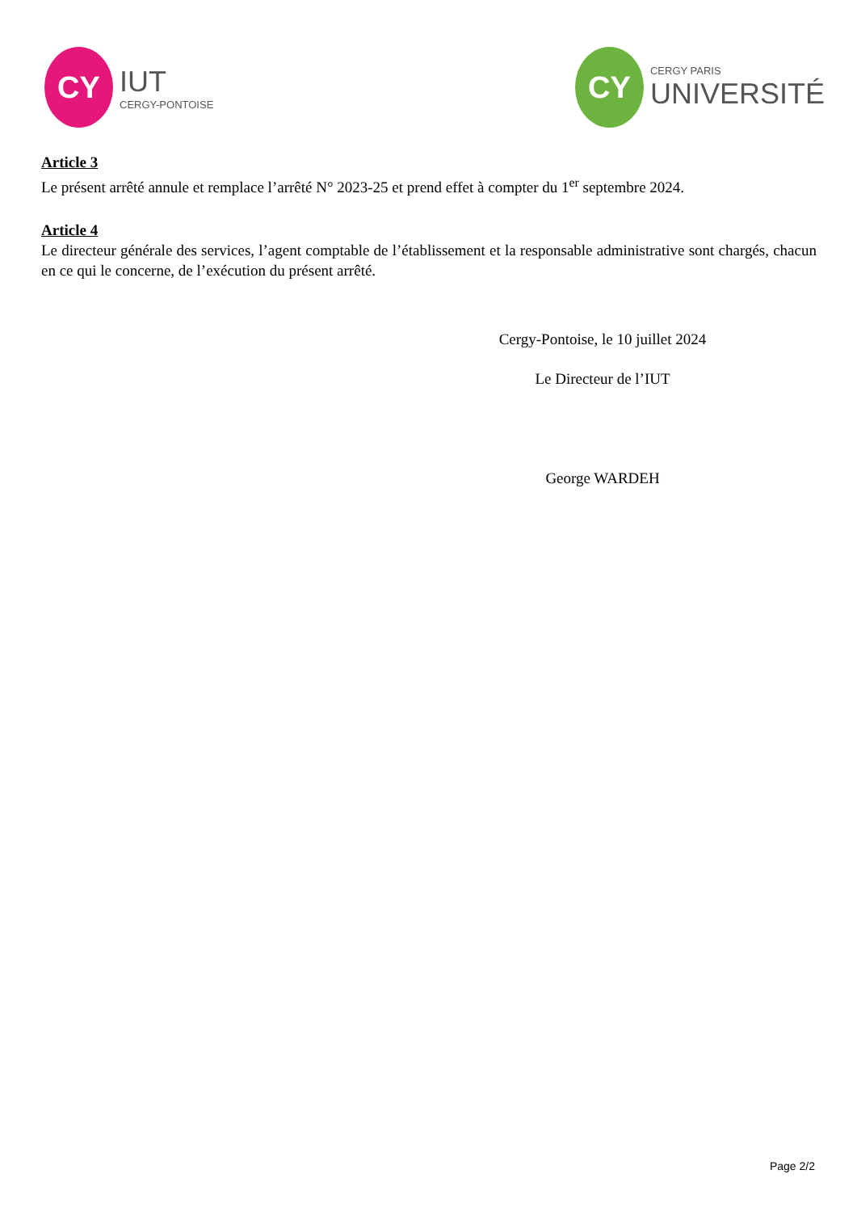CY
IUT
CERGY-PONTOISE
CY
CERGY PARIS
UNIVERSITÉ
Article 3
Le présent arrêté annule et remplace l’arrêté N° 2023-25 et prend effet à compter du 1<sup>er</sup> septembre 2024.
Article 4
Le directeur générale des services, l’agent comptable de l’établissement et la responsable administrative sont chargés, chacun en ce qui le concerne, de l’exécution du présent arrêté.
Cergy-Pontoise, le 10 juillet 2024
Le Directeur de l’IUT
George WARDEH
Page 2/2